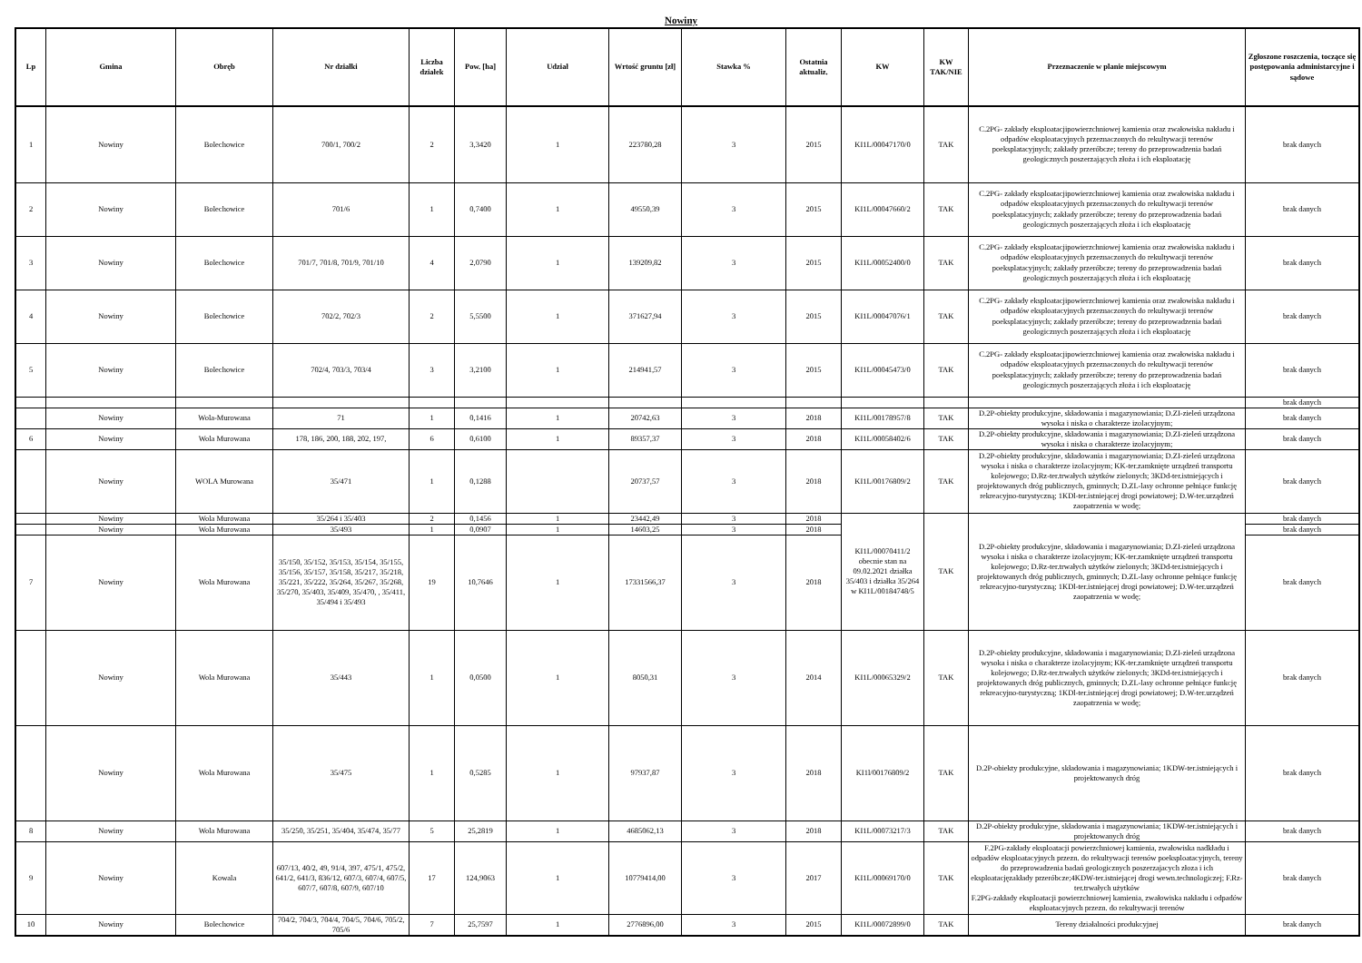Nowiny
| Lp | Gmina | Obręb | Nr działki | Liczba działek | Pow. [ha] | Udział | Wrtość gruntu [zł] | Stawka % | Ostatnia aktualiz. | KW | KW TAK/NIE | Przeznaczenie w planie miejscowym | Zgłoszone roszczenia, toczące się postępowania administarcyjne i sądowe |
| --- | --- | --- | --- | --- | --- | --- | --- | --- | --- | --- | --- | --- | --- |
| 1 | Nowiny | Bolechowice | 700/1, 700/2 | 2 | 3,3420 | 1 | 223780,28 | 3 | 2015 | KI1L/00047170/0 | TAK | C.2PG- zakłady eksploatacjipowierzchniowej kamienia oraz zwałowiska nakładu i odpadów eksploatacyjnych przeznaczonych do rekultywacji terenów poeksplatacyjnych; zakłady przeróbcze; tereny do przeprowadzenia badań geologicznych poszerzających złoża i ich eksploatację | brak danych |
| 2 | Nowiny | Bolechowice | 701/6 | 1 | 0,7400 | 1 | 49550,39 | 3 | 2015 | KI1L/00047660/2 | TAK | C.2PG- zakłady eksploatacjipowierzchniowej kamienia oraz zwałowiska nakładu i odpadów eksploatacyjnych przeznaczonych do rekultywacji terenów poeksplatacyjnych; zakłady przeróbcze; tereny do przeprowadzenia badań geologicznych poszerzających złoża i ich eksploatację | brak danych |
| 3 | Nowiny | Bolechowice | 701/7, 701/8, 701/9, 701/10 | 4 | 2,0790 | 1 | 139209,82 | 3 | 2015 | KI1L/00052400/0 | TAK | C.2PG- zakłady eksploatacjipowierzchniowej kamienia oraz zwałowiska nakładu i odpadów eksploatacyjnych przeznaczonych do rekultywacji terenów poeksplatacyjnych; zakłady przeróbcze; tereny do przeprowadzenia badań geologicznych poszerzających złoża i ich eksploatację | brak danych |
| 4 | Nowiny | Bolechowice | 702/2, 702/3 | 2 | 5,5500 | 1 | 371627,94 | 3 | 2015 | KI1L/00047076/1 | TAK | C.2PG- zakłady eksploatacjipowierzchniowej kamienia oraz zwałowiska nakładu i odpadów eksploatacyjnych przeznaczonych do rekultywacji terenów poeksplatacyjnych; zakłady przeróbcze; tereny do przeprowadzenia badań geologicznych poszerzających złoża i ich eksploatację | brak danych |
| 5 | Nowiny | Bolechowice | 702/4, 703/3, 703/4 | 3 | 3,2100 | 1 | 214941,57 | 3 | 2015 | KI1L/00045473/0 | TAK | C.2PG- zakłady eksploatacjipowierzchniowej kamienia oraz zwałowiska nakładu i odpadów eksploatacyjnych przeznaczonych do rekultywacji terenów poeksplatacyjnych; zakłady przeróbcze; tereny do przeprowadzenia badań geologicznych poszerzających złoża i ich eksploatację | brak danych |
| | | | | | | | | | | | | | brak danych |
| | Nowiny | Wola-Murowana | 71 | 1 | 0,1416 | 1 | 20742,63 | 3 | 2018 | KI1L/00178957/8 | TAK | D.2P-obiekty produkcyjne, składowania i magazynowiania; D.ZI-zieleń urządzona wysoka i niska o charakterze izolacyjnym; | brak danych |
| 6 | Nowiny | Wola Murowana | 178, 186, 200, 188, 202, 197, | 6 | 0,6100 | 1 | 89357,37 | 3 | 2018 | KI1L/00058402/6 | TAK | D.2P-obiekty produkcyjne, składowania i magazynowiania; D.ZI-zieleń urządzona wysoka i niska o charakterze izolacyjnym; | brak danych |
| | Nowiny | WOLA Murowana | 35/471 | 1 | 0,1288 | | 20737,57 | 3 | 2018 | KI1L/00176809/2 | TAK | D.2P-obiekty produkcyjne, składowania i magazynowiania; D.ZI-zieleń urządzona wysoka i niska o charakterze izolacyjnym; KK-ter.zamknięte urządzeń transportu kolejowego; D.Rz-ter.trwałych użytków zielonych; 3KDd-ter.istniejących i projektowanych dróg publicznych, gminnych; D.ZL-lasy ochronne pełniące funkcję rekreacyjno-turystyczną; 1KDl-ter.istniejącej drogi powiatowej; D.W-ter.urządzeń zaopatrzenia w wodę; | brak danych |
| | Nowiny | Wola Murowana | 35/264 i 35/403 | 2 | 0,1456 | 1 | 23442,49 | 3 | 2018 | KI1L/00070411/2 obecnie stan na 09.02.2021 działka 35/403 i działka 35/264 w KI1L/00184748/5 | TAK | D.2P-obiekty produkcyjne, składowania i magazynowiania; D.ZI-zieleń urządzona wysoka i niska o charakterze izolacyjnym; KK-ter.zamknięte urządzeń transportu kolejowego; D.Rz-ter.trwałych użytków zielonych; 3KDd-ter.istniejących i projektowanych dróg publicznych, gminnych; D.ZL-lasy ochronne pełniące funkcję rekreacyjno-turystyczną; 1KDl-ter.istniejącej drogi powiatowej; D.W-ter.urządzeń zaopatrzenia w wodę; | brak danych |
| | Nowiny | Wola Murowana | 35/493 | 1 | 0,0907 | 1 | 14603,25 | 3 | 2018 | | | | brak danych |
| 7 | Nowiny | Wola Murowana | 35/150, 35/152, 35/153, 35/154, 35/155, 35/156, 35/157, 35/158, 35/217, 35/218, 35/221, 35/222, 35/264, 35/267, 35/268, 35/270, 35/403, 35/409, 35/470, , 35/411, 35/494 i 35/493 | 19 | 10,7646 | 1 | 17331566,37 | 3 | 2018 | | | | brak danych |
| | Nowiny | Wola Murowana | 35/443 | 1 | 0,0500 | 1 | 8050,31 | 3 | 2014 | KI1L/00065329/2 | TAK | D.2P-obiekty produkcyjne, składowania i magazynowiania; D.ZI-zieleń urządzona wysoka i niska o charakterze izolacyjnym; KK-ter.zamknięte urządzeń transportu kolejowego; D.Rz-ter.trwałych użytków zielonych; 3KDd-ter.istniejących i projektowanych dróg publicznych, gminnych; D.ZL-lasy ochronne pełniące funkcję rekreacyjno-turystyczną; 1KDl-ter.istniejącej drogi powiatowej; D.W-ter.urządzeń zaopatrzenia w wodę; | brak danych |
| | Nowiny | Wola Murowana | 35/475 | 1 | 0,5285 | 1 | 97937,87 | 3 | 2018 | KI1l/00176809/2 | TAK | D.2P-obiekty produkcyjne, składowania i magazynowiania; 1KDW-ter.istniejących i projektowanych dróg | brak danych |
| 8 | Nowiny | Wola Murowana | 35/250, 35/251, 35/404, 35/474, 35/77 | 5 | 25,2819 | 1 | 4685062,13 | 3 | 2018 | KI1L/00073217/3 | TAK | D.2P-obiekty produkcyjne, składowania i magazynowiania; 1KDW-ter.istniejących i projektowanych dróg | brak danych |
| 9 | Nowiny | Kowala | 607/13, 40/2, 49, 91/4, 397, 475/1, 475/2, 641/2, 641/3, 836/12, 607/3, 607/4, 607/5, 607/7, 607/8, 607/9, 607/10 | 17 | 124,9063 | 1 | 10779414,00 | 3 | 2017 | KI1L/00069170/0 | TAK | F.2PG-zakłady eksploatacji powierzchniowej kamienia, zwałowiska nadkładu i odpadów eksploatacyjnych przezn. do rekultywacji terenów poeksploatacyjnych, tereny do przeprowadzenia badań geologicznych poszerzajacych złoza i ich eksploatacjęzakłady przeróbcze;4KDW-ter.istniejącej drogi wewn.technologiczej; F.Rz-ter.trwałych użytków F.2PG-zakłady eksploatacji powierzchniowej kamienia, zwałowiska nakładu i odpadów eksploatacyjnych przezn. do rekultywacji terenów | brak danych |
| 10 | Nowiny | Bolechowice | 704/2, 704/3, 704/4, 704/5, 704/6, 705/2, 705/6 | 7 | 25,7597 | 1 | 2776896,00 | 3 | 2015 | KI1L/00072899/0 | TAK | Tereny działalności produkcyjnej | brak danych |